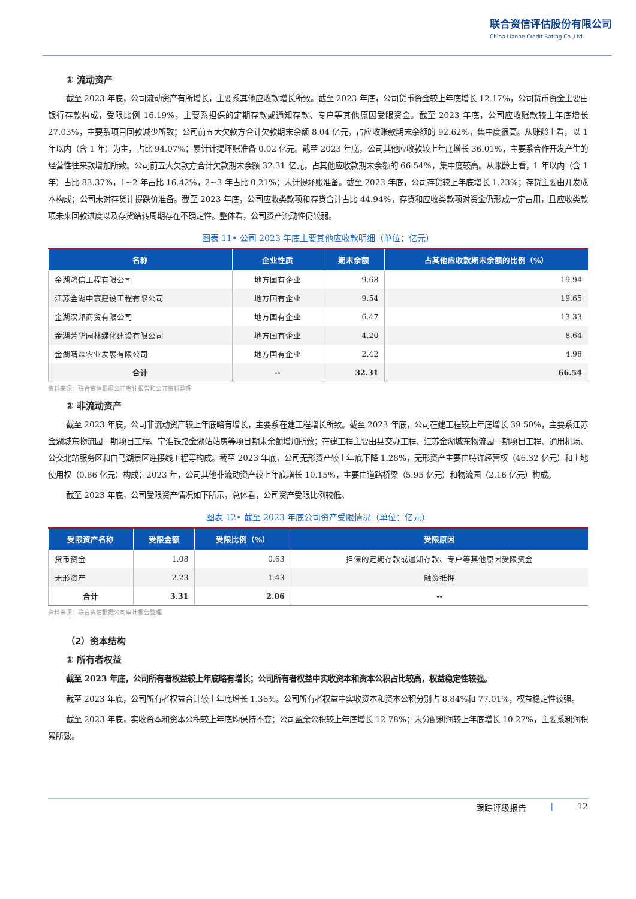联合资信评估股份有限公司
China Lianhe Credit Rating Co.,Ltd.
① 流动资产
截至 2023 年底，公司流动资产有所增长，主要系其他应收款增长所致。截至 2023 年底，公司货币资金较上年底增长 12.17%，公司货币资金主要由银行存款构成，受限比例 16.19%，主要系担保的定期存款或通知存款、专户等其他原因受限资金。截至 2023 年底，公司应收账款较上年底增长 27.03%，主要系项目回款减少所致；公司前五大欠款方合计欠款期末余额 8.04 亿元，占应收账款期末余额的 92.62%，集中度很高。从账龄上看，以 1 年以内（含 1 年）为主，占比 94.07%；累计计提坏账准备 0.02 亿元。截至 2023 年底，公司其他应收款较上年底增长 36.01%，主要系合作开发产生的经营性往来款增加所致。公司前五大欠款方合计欠款期末余额 32.31 亿元，占其他应收款期末余额的 66.54%，集中度较高。从账龄上看，1 年以内（含 1 年）占比 83.37%，1~2 年占比 16.42%，2~3 年占比 0.21%；未计提坏账准备。截至 2023 年底，公司存货较上年底增长 1.23%；存货主要由开发成本构成；公司未对存货计提跌价准备。截至 2023 年底，公司应收类款项和存货合计占比 44.94%，存货和应收类款项对资金仍形成一定占用，且应收类款项未来回款进度以及存货结转周期存在不确定性。整体看，公司资产流动性仍较弱。
图表 11• 公司 2023 年底主要其他应收款明细（单位：亿元）
| 名称 | 企业性质 | 期末余额 | 占其他应收款期末余额的比例（%） |
| --- | --- | --- | --- |
| 金湖鸿信工程有限公司 | 地方国有企业 | 9.68 | 19.94 |
| 江苏金湖中寰建设工程有限公司 | 地方国有企业 | 9.54 | 19.65 |
| 金湖汉邦商贸有限公司 | 地方国有企业 | 6.47 | 13.33 |
| 金湖芳华园林绿化建设有限公司 | 地方国有企业 | 4.20 | 8.64 |
| 金湖晴霖农业发展有限公司 | 地方国有企业 | 2.42 | 4.98 |
| 合计 | -- | 32.31 | 66.54 |
资料来源：联合资信根据公司审计报告和公开资料整理
② 非流动资产
截至 2023 年底，公司非流动资产较上年底略有增长，主要系在建工程增长所致。截至 2023 年底，公司在建工程较上年底增长 39.50%，主要系江苏金湖城东物流园一期项目工程、宁淮铁路金湖站站房等项目期末余额增加所致；在建工程主要由县交办工程、江苏金湖城东物流园一期项目工程、通用机场、公交北站服务区和白马湖景区连接线工程等构成。截至 2023 年底，公司无形资产较上年底下降 1.28%，无形资产主要由特许经营权（46.32 亿元）和土地使用权（0.86 亿元）构成；2023 年，公司其他非流动资产较上年底增长 10.15%，主要由道路桥梁（5.95 亿元）和物流园（2.16 亿元）构成。
截至 2023 年底，公司受限资产情况如下所示，总体看，公司资产受限比例较低。
图表 12• 截至 2023 年底公司资产受限情况（单位：亿元）
| 受限资产名称 | 受限金额 | 受限比例（%） | 受限原因 |
| --- | --- | --- | --- |
| 货币资金 | 1.08 | 0.63 | 担保的定期存款或通知存款、专户等其他原因受限资金 |
| 无形资产 | 2.23 | 1.43 | 融资抵押 |
| 合计 | 3.31 | 2.06 | -- |
资料来源：联合资信根据公司审计报告整理
（2）资本结构
① 所有者权益
截至 2023 年底，公司所有者权益较上年底略有增长；公司所有者权益中实收资本和资本公积占比较高，权益稳定性较强。
截至 2023 年底，公司所有者权益合计较上年底增长 1.36%。公司所有者权益中实收资本和资本公积分别占 8.84%和 77.01%，权益稳定性较强。
截至 2023 年底，实收资本和资本公积较上年底均保持不变；公司盈余公积较上年底增长 12.78%；未分配利润较上年底增长 10.27%，主要系利润积累所致。
跟踪评级报告 | 12